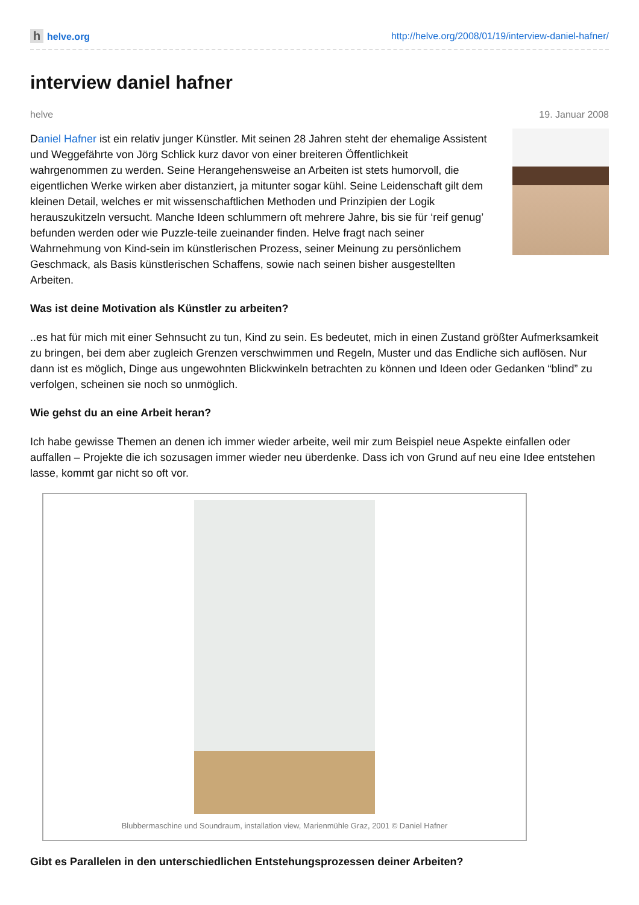hhelve.org http://helve.org/2008/01/19/interview-daniel-hafner/
interview daniel hafner
helve 19. Januar 2008
Daniel Hafner ist ein relativ junger Künstler. Mit seinen 28 Jahren steht der ehemalige Assistent und Weggefährte von Jörg Schlick kurz davor von einer breiteren Öffentlichkeit wahrgenommen zu werden. Seine Herangehensweise an Arbeiten ist stets humorvoll, die eigentlichen Werke wirken aber distanziert, ja mitunter sogar kühl. Seine Leidenschaft gilt dem kleinen Detail, welches er mit wissenschaftlichen Methoden und Prinzipien der Logik herauszukitzeln versucht. Manche Ideen schlummern oft mehrere Jahre, bis sie für ‘reif genug’ befunden werden oder wie Puzzle-teile zueinander finden. Helve fragt nach seiner Wahrnehmung von Kind-sein im künstlerischen Prozess, seiner Meinung zu persönlichem Geschmack, als Basis künstlerischen Schaffens, sowie nach seinen bisher ausgestellten Arbeiten.
Was ist deine Motivation als Künstler zu arbeiten?
..es hat für mich mit einer Sehnsucht zu tun, Kind zu sein. Es bedeutet, mich in einen Zustand größter Aufmerksamkeit zu bringen, bei dem aber zugleich Grenzen verschwimmen und Regeln, Muster und das Endliche sich auflösen. Nur dann ist es möglich, Dinge aus ungewohnten Blickwinkeln betrachten zu können und Ideen oder Gedanken “blind” zu verfolgen, scheinen sie noch so unmöglich.
Wie gehst du an eine Arbeit heran?
Ich habe gewisse Themen an denen ich immer wieder arbeite, weil mir zum Beispiel neue Aspekte einfallen oder auffallen – Projekte die ich sozusagen immer wieder neu überdenke. Dass ich von Grund auf neu eine Idee entstehen lasse, kommt gar nicht so oft vor.
Blubbermaschine und Soundraum, installation view, Marienmühle Graz, 2001 © Daniel Hafner
Gibt es Parallelen in den unterschiedlichen Entstehungsprozessen deiner Arbeiten?